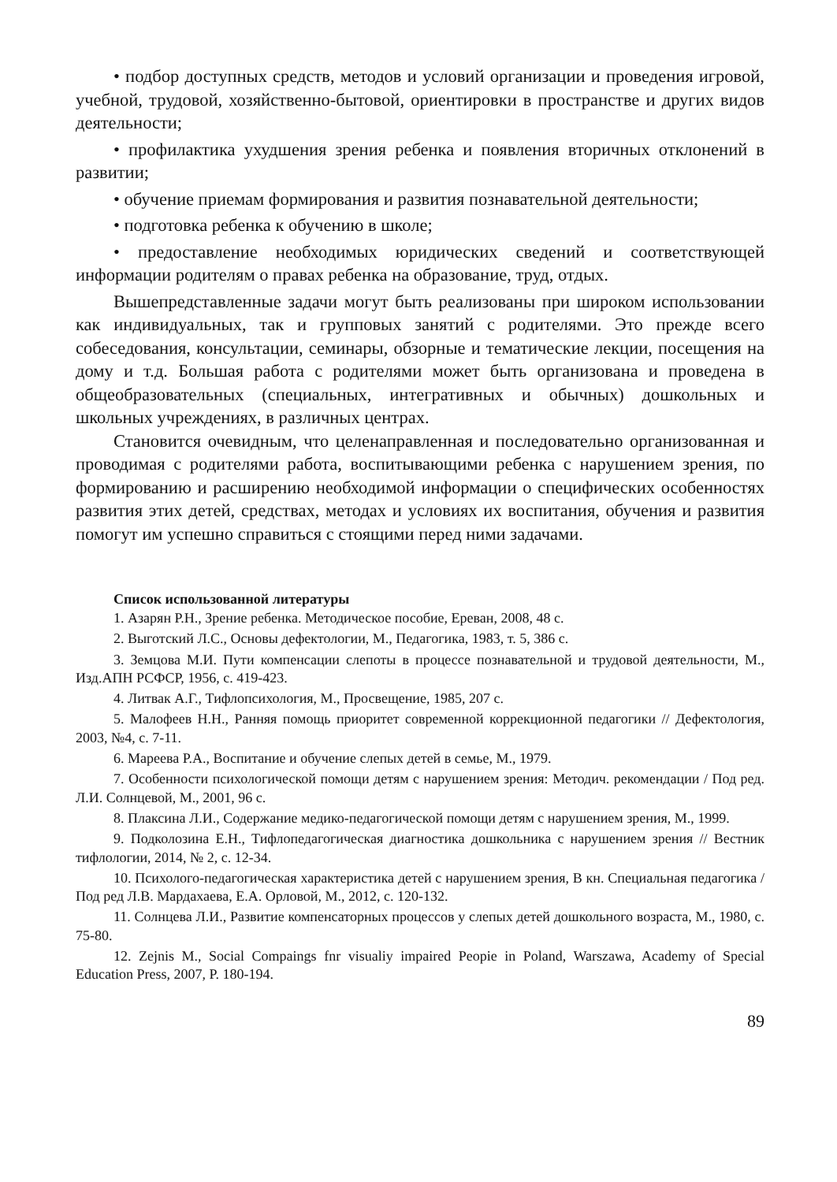• подбор доступных средств, методов и условий организации и проведения игровой, учебной, трудовой, хозяйственно-бытовой, ориентировки в пространстве и других видов деятельности;
• профилактика ухудшения зрения ребенка и появления вторичных отклонений в развитии;
• обучение приемам формирования и развития познавательной деятельности;
• подготовка ребенка к обучению в школе;
• предоставление необходимых юридических сведений и соответствующей информации родителям о правах ребенка на образование, труд, отдых.
Вышепредставленные задачи могут быть реализованы при широком использовании как индивидуальных, так и групповых занятий с родителями. Это прежде всего собеседования, консультации, семинары, обзорные и тематические лекции, посещения на дому и т.д. Большая работа с родителями может быть организована и проведена в общеобразовательных (специальных, интегративных и обычных) дошкольных и школьных учреждениях, в различных центрах.
Становится очевидным, что целенаправленная и последовательно организованная и проводимая с родителями работа, воспитывающими ребенка с нарушением зрения, по формированию и расширению необходимой информации о специфических особенностях развития этих детей, средствах, методах и условиях их воспитания, обучения и развития помогут им успешно справиться с стоящими перед ними задачами.
Список использованной литературы
1. Азарян Р.Н., Зрение ребенка. Методическое пособие, Ереван, 2008, 48 с.
2. Выготский Л.С., Основы дефектологии, М., Педагогика, 1983, т. 5, 386 с.
3. Земцова М.И. Пути компенсации слепоты в процессе познавательной и трудовой деятельности, М., Изд.АПН РСФСР, 1956, с. 419-423.
4. Литвак А.Г., Тифлопсихология, М., Просвещение, 1985, 207 с.
5. Малофеев Н.Н., Ранняя помощь приоритет современной коррекционной педагогики // Дефектология, 2003, №4, с. 7-11.
6. Мареева Р.А., Воспитание и обучение слепых детей в семье, М., 1979.
7. Особенности психологической помощи детям с нарушением зрения: Методич. рекомендации / Под ред. Л.И. Солнцевой, М., 2001, 96 с.
8. Плаксина Л.И., Содержание медико-педагогической помощи детям с нарушением зрения, М., 1999.
9. Подколозина Е.Н., Тифлопедагогическая диагностика дошкольника с нарушением зрения // Вестник тифлологии, 2014, № 2, с. 12-34.
10. Психолого-педагогическая характеристика детей с нарушением зрения, В кн. Специальная педагогика / Под ред Л.В. Мардахаева, Е.А. Орловой, М., 2012, с. 120-132.
11. Солнцева Л.И., Развитие компенсаторных процессов у слепых детей дошкольного возраста, М., 1980, с. 75-80.
12. Zejnis M., Social Compaings fnr visualiy impaired Peopie in Poland, Warszawa, Academy of Special Education Press, 2007, P. 180-194.
89